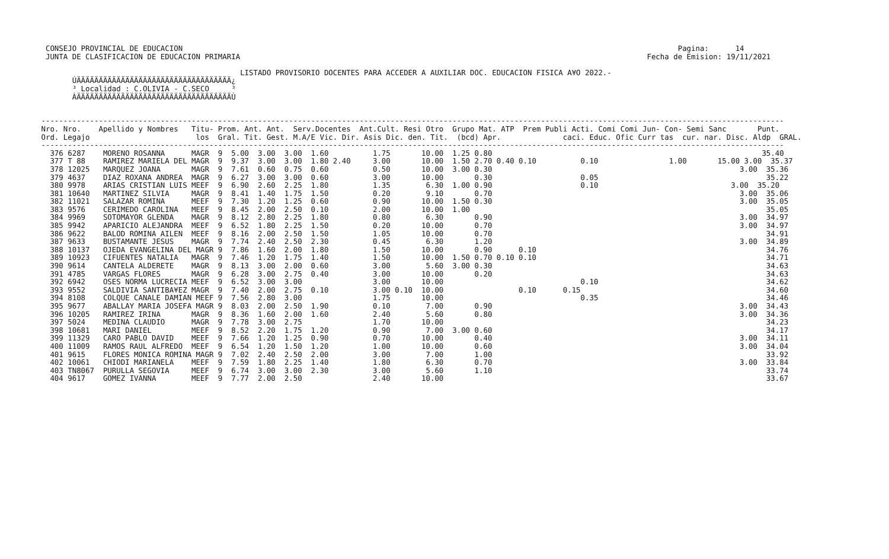CONSEJO PROVINCIAL DE EDUCACION                                                                                                                Pagina:      14
  JUNTA DE CLASIFICACION DE EDUCACION PRIMARIA                                                                                            Fecha de Emision: 19/11/2021

                                              LISTADO PROVISORIO DOCENTES PARA ACCEDER A AUXILIAR DOC. EDUCACION FISICA A¥O 2022.-
        ÚÄÄÄÄÄÄÄÄÄÄÄÄÄÄÄÄÄÄÄÄÄÄÄÄÄÄÄÄÄÄÄÄÄÄÄ¿
        ³ Localidad : C.OLIVIA - C.SECO     ³
        ÀÄÄÄÄÄÄÄÄÄÄÄÄÄÄÄÄÄÄÄÄÄÄÄÄÄÄÄÄÄÄÄÄÄÄÄÙ


 ------------------------------------------------------------------------------------------------------------------------------------------------------------------------
 Nro. Nro.    Apellido y Nombres   Titu- Prom. Ant. Ant.  Serv.Docentes  Ant.Cult. Resi Otro  Grupo Mat. ATP  Prem Publi Acti. Comi Comi Jun- Con- Semi Sanc       Punt.
 Ord. Legajo                        los  Gral. Tit. Gest. M.A/E Vic. Dir. Asis Dic. den. Tit.  (bcd) Apr.              caci. Educ. Ofic Curr tas  cur. nar. Disc. Aldp  GRAL.
 ------------------------------------------------------------------------------------------------------------------------------------------------------------------------
   376 6287    MORENO ROSANNA      MAGR  9  5.00  3.00  3.00  1.60          1.75       10.00  1.25 0.80                                                             35.40
   377 T 88    RAMIREZ MARIELA DEL MAGR  9  9.37  3.00  3.00  1.80 2.40     3.00       10.00  1.50 2.70 0.40 0.10          0.10                1.00       15.00 3.00  35.37
   378 12025   MARQUEZ JOANA       MAGR  9  7.61  0.60  0.75  0.60          0.50       10.00  3.00 0.30                                                        3.00  35.36
   379 4637    DIAZ ROXANA ANDREA  MAGR  9  6.27  3.00  3.00  0.60          3.00       10.00       0.30                    0.05                                      35.22
   380 9978    ARIAS CRISTIAN LUIS MEEF  9  6.90  2.60  2.25  1.80          1.35        6.30  1.00 0.90                    0.10                              3.00  35.20
   381 10640   MARTINEZ SILVIA     MAGR  9  8.41  1.40  1.75  1.50          0.20        9.10       0.70                                                        3.00  35.06
   382 11021   SALAZAR ROMINA      MEEF  9  7.30  1.20  1.25  0.60          0.90       10.00  1.50 0.30                                                        3.00  35.05
   383 9576    CERIMEDO CAROLINA   MEEF  9  8.45  2.00  2.50  0.10          2.00       10.00  1.00                                                                   35.05
   384 9969    SOTOMAYOR GLENDA    MAGR  9  8.12  2.80  2.25  1.80          0.80        6.30       0.90                                                        3.00  34.97
   385 9942    APARICIO ALEJANDRA  MEEF  9  6.52  1.80  2.25  1.50          0.20       10.00       0.70                                                        3.00  34.97
   386 9622    BALOD ROMINA AILEN  MEEF  9  8.16  2.00  2.50  1.50          1.05       10.00       0.70                                                              34.91
   387 9633    BUSTAMANTE JESUS    MAGR  9  7.74  2.40  2.50  2.30          0.45        6.30       1.20                                                        3.00  34.89
   388 10137   OJEDA EVANGELINA DEL MAGR 9  7.86  1.60  2.00  1.80          1.50       10.00       0.90      0.10                                                    34.76
   389 10923   CIFUENTES NATALIA   MAGR  9  7.46  1.20  1.75  1.40          1.50       10.00  1.50 0.70 0.10 0.10                                                    34.71
   390 9614    CANTELA ALDERETE    MAGR  9  8.13  3.00  2.00  0.60          3.00        5.60  3.00 0.30                                                              34.63
   391 4785    VARGAS FLORES       MAGR  9  6.28  3.00  2.75  0.40          3.00       10.00       0.20                                                              34.63
   392 6942    OSES NORMA LUCRECIA MEEF  9  6.52  3.00  3.00                3.00       10.00                               0.10                                      34.62
   393 9552    SALDIVIA SANTIBA¥EZ MAGR  9  7.40  2.00  2.75  0.10          3.00 0.10  10.00                 0.10      0.15                                          34.60
   394 8108    COLQUE CANALE DAMIAN MEEF 9  7.56  2.80  3.00                1.75       10.00                               0.35                                      34.46
   395 9677    ABALLAY MARIA JOSEFA MAGR 9  8.03  2.00  2.50  1.90          0.10        7.00       0.90                                                        3.00  34.43
   396 10205   RAMIREZ IRINA       MAGR  9  8.36  1.60  2.00  1.60          2.40        5.60       0.80                                                        3.00  34.36
   397 5024    MEDINA CLAUDIO      MAGR  9  7.78  3.00  2.75                1.70       10.00                                                                         34.23
   398 10681   MARI DANIEL         MEEF  9  8.52  2.20  1.75  1.20          0.90        7.00  3.00 0.60                                                              34.17
   399 11329   CARO PABLO DAVID    MEEF  9  7.66  1.20  1.25  0.90          0.70       10.00       0.40                                                        3.00  34.11
   400 11009   RAMOS RAUL ALFREDO  MEEF  9  6.54  1.20  1.50  1.20          1.00       10.00       0.60                                                        3.00  34.04
   401 9615    FLORES MONICA ROMINA MAGR 9  7.02  2.40  2.50  2.00          3.00        7.00       1.00                                                              33.92
   402 10061   CHIODI MARIANELA    MEEF  9  7.59  1.80  2.25  1.40          1.80        6.30       0.70                                                        3.00  33.84
   403 TN8067  PURULLA SEGOVIA     MEEF  9  6.74  3.00  3.00  2.30          3.00        5.60       1.10                                                              33.74
   404 9617    GOMEZ IVANNA        MEEF  9  7.77  2.00  2.50                2.40       10.00                                                                         33.67